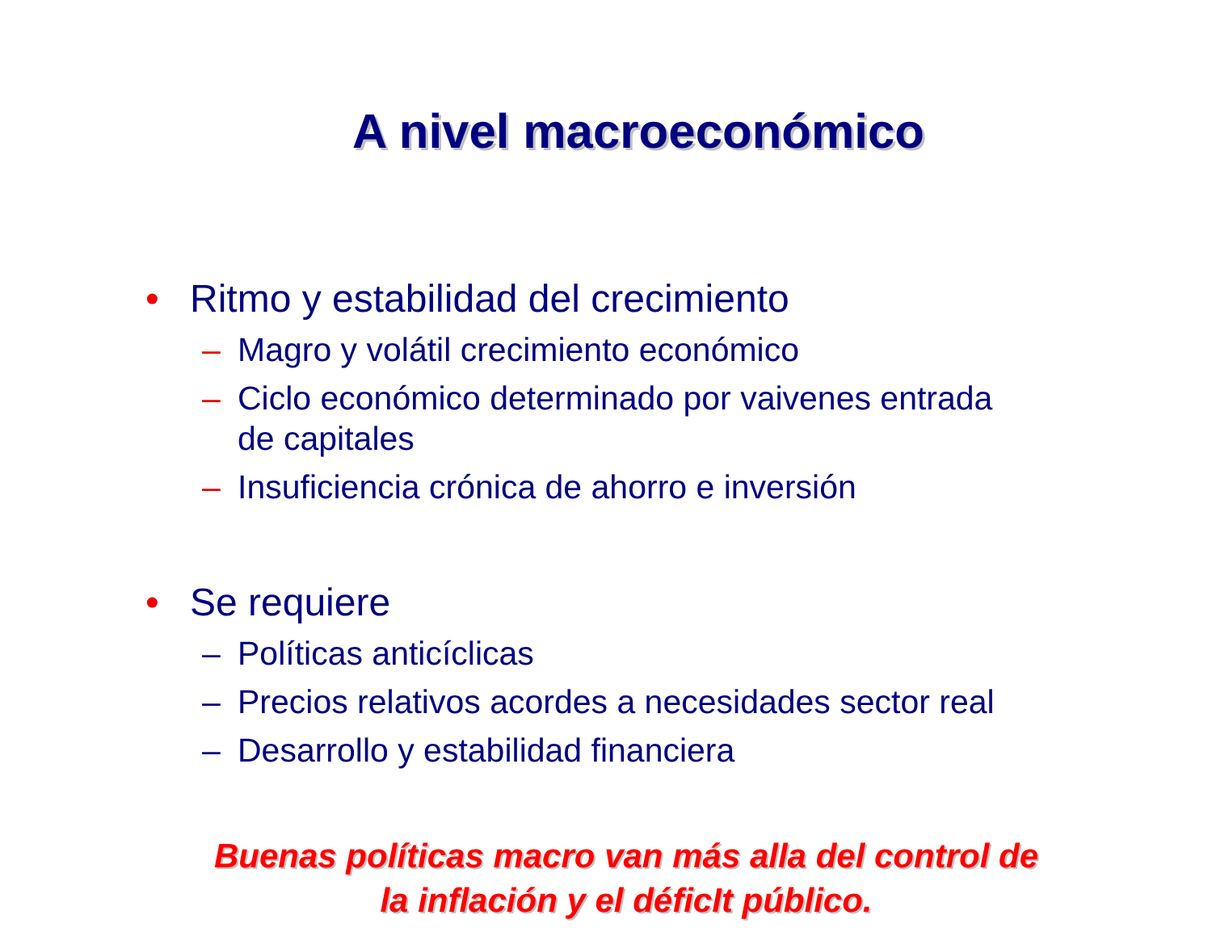A nivel macroeconómico
• Ritmo y estabilidad del crecimiento
– Magro y volátil crecimiento económico
– Ciclo económico determinado por vaivenes entrada
de capitales
– Insuficiencia crónica de ahorro e inversión
• Se requiere
– Políticas anticíclicas
– Precios relativos acordes a necesidades sector real
– Desarrollo y estabilidad financiera
Buenas políticas macro van más alla del control de
la inflación y el déficIt público.